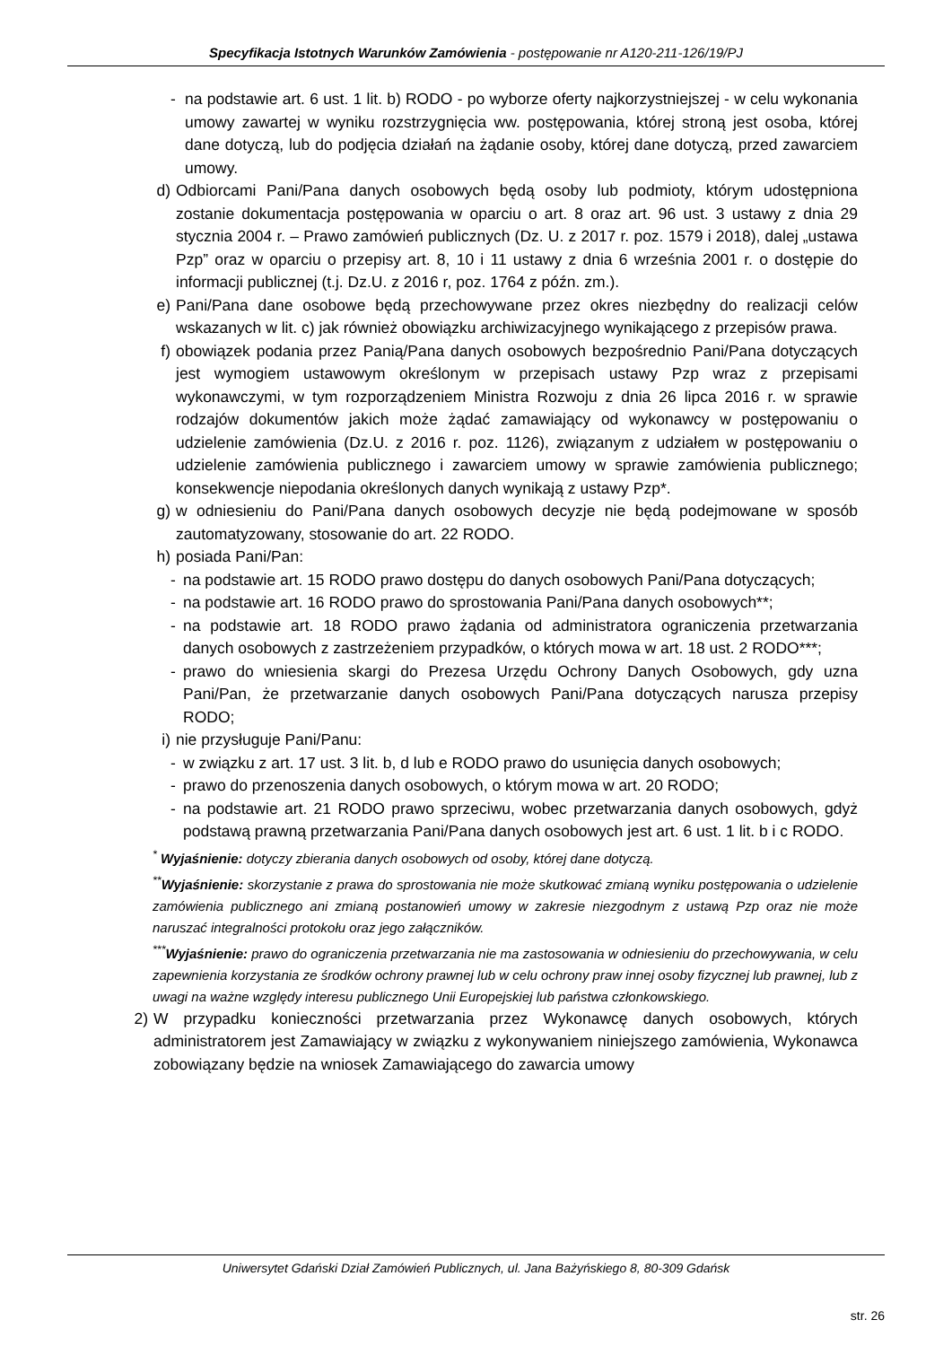Specyfikacja Istotnych Warunków Zamówienia - postępowanie nr A120-211-126/19/PJ
- na podstawie art. 6 ust. 1 lit. b) RODO - po wyborze oferty najkorzystniejszej - w celu wykonania umowy zawartej w wyniku rozstrzygnięcia ww. postępowania, której stroną jest osoba, której dane dotyczą, lub do podjęcia działań na żądanie osoby, której dane dotyczą, przed zawarciem umowy.
d) Odbiorcami Pani/Pana danych osobowych będą osoby lub podmioty, którym udostępniona zostanie dokumentacja postępowania w oparciu o art. 8 oraz art. 96 ust. 3 ustawy z dnia 29 stycznia 2004 r. – Prawo zamówień publicznych (Dz. U. z 2017 r. poz. 1579 i 2018), dalej „ustawa Pzp” oraz w oparciu o przepisy art. 8, 10 i 11 ustawy z dnia 6 września 2001 r. o dostępie do informacji publicznej (t.j. Dz.U. z 2016 r, poz. 1764 z późn. zm.).
e) Pani/Pana dane osobowe będą przechowywane przez okres niezbędny do realizacji celów wskazanych w lit. c) jak również obowiązku archiwizacyjnego wynikającego z przepisów prawa.
f) obowiązek podania przez Panią/Pana danych osobowych bezpośrednio Pani/Pana dotyczących jest wymogiem ustawowym określonym w przepisach ustawy Pzp wraz z przepisami wykonawczymi, w tym rozporządzeniem Ministra Rozwoju z dnia 26 lipca 2016 r. w sprawie rodzajów dokumentów jakich może żądać zamawiający od wykonawcy w postępowaniu o udzielenie zamówienia (Dz.U. z 2016 r. poz. 1126), związanym z udziałem w postępowaniu o udzielenie zamówienia publicznego i zawarciem umowy w sprawie zamówienia publicznego; konsekwencje niepodania określonych danych wynikają z ustawy Pzp*.
g) w odniesieniu do Pani/Pana danych osobowych decyzje nie będą podejmowane w sposób zautomatyzowany, stosowanie do art. 22 RODO.
h) posiada Pani/Pan:
- na podstawie art. 15 RODO prawo dostępu do danych osobowych Pani/Pana dotyczących;
- na podstawie art. 16 RODO prawo do sprostowania Pani/Pana danych osobowych**;
- na podstawie art. 18 RODO prawo żądania od administratora ograniczenia przetwarzania danych osobowych z zastrzeżeniem przypadków, o których mowa w art. 18 ust. 2 RODO***;
- prawo do wniesienia skargi do Prezesa Urzędu Ochrony Danych Osobowych, gdy uzna Pani/Pan, że przetwarzanie danych osobowych Pani/Pana dotyczących narusza przepisy RODO;
i) nie przysługuje Pani/Panu:
- w związku z art. 17 ust. 3 lit. b, d lub e RODO prawo do usunięcia danych osobowych;
- prawo do przenoszenia danych osobowych, o którym mowa w art. 20 RODO;
- na podstawie art. 21 RODO prawo sprzeciwu, wobec przetwarzania danych osobowych, gdyż podstawą prawną przetwarzania Pani/Pana danych osobowych jest art. 6 ust. 1 lit. b i c RODO.
<sup>*</sup> Wyjaśnienie: dotyczy zbierania danych osobowych od osoby, której dane dotyczą.
<sup>**</sup> Wyjaśnienie: skorzystanie z prawa do sprostowania nie może skutkować zmianą wyniku postępowania o udzielenie zamówienia publicznego ani zmianą postanowień umowy w zakresie niezgodnym z ustawą Pzp oraz nie może naruszać integralności protokołu oraz jego załączników.
<sup>***</sup> Wyjaśnienie: prawo do ograniczenia przetwarzania nie ma zastosowania w odniesieniu do przechowywania, w celu zapewnienia korzystania ze środków ochrony prawnej lub w celu ochrony praw innej osoby fizycznej lub prawnej, lub z uwagi na ważne względy interesu publicznego Unii Europejskiej lub państwa członkowskiego.
2) W przypadku konieczności przetwarzania przez Wykonawcę danych osobowych, których administratorem jest Zamawiający w związku z wykonywaniem niniejszego zamówienia, Wykonawca zobowiązany będzie na wniosek Zamawiającego do zawarcia umowy
Uniwersytet Gdański Dział Zamówień Publicznych, ul. Jana Bażyńskiego 8, 80-309 Gdańsk
str. 26